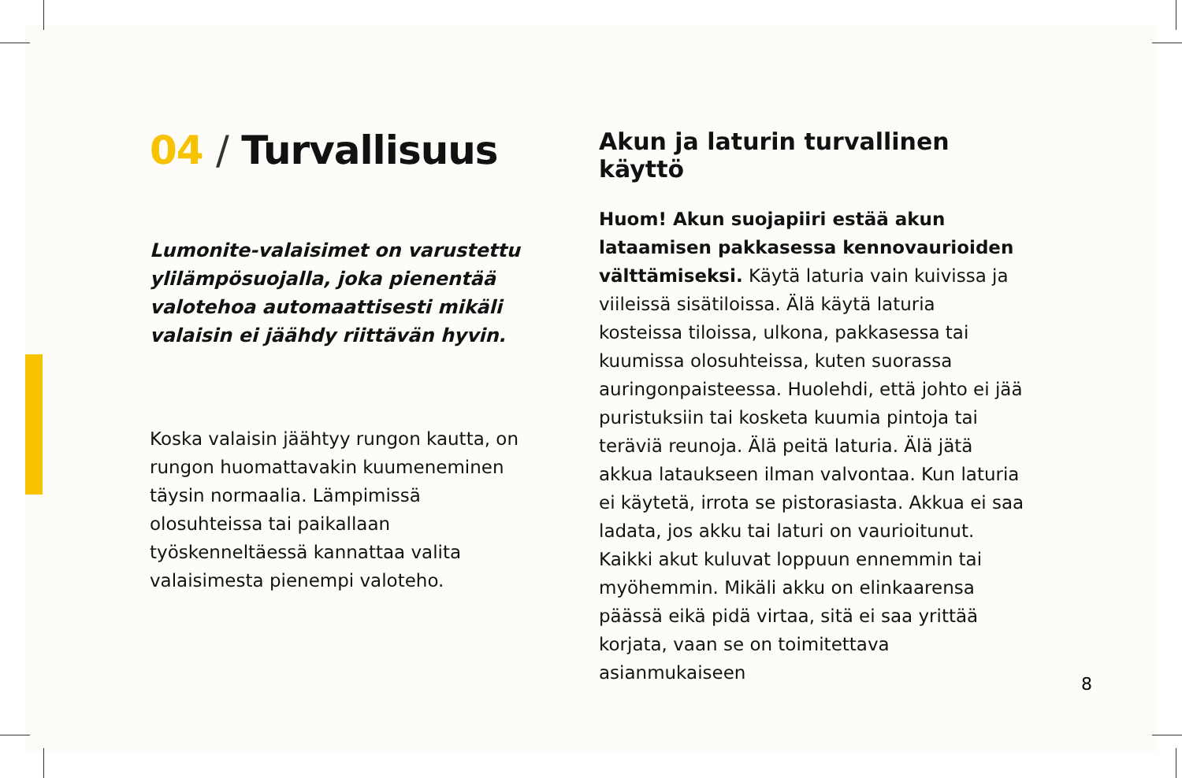04 / Turvallisuus
Lumonite-valaisimet on varustettu ylilämpösuojalla, joka pienentää valotehoa automaattisesti mikäli valaisin ei jäähdy riittävän hyvin.
Koska valaisin jäähtyy rungon kautta, on rungon huomattavakin kuumeneminen täysin normaalia. Lämpimissä olosuhteissa tai paikallaan työskenneltäessä kannattaa valita valaisimesta pienempi valoteho.
Akun ja laturin turvallinen käyttö
Huom! Akun suojapiiri estää akun lataamisen pakkasessa kennovaurioiden välttämiseksi. Käytä laturia vain kuivissa ja viileissä sisätiloissa. Älä käytä laturia kosteissa tiloissa, ulkona, pakkasessa tai kuumissa olosuhteissa, kuten suorassa auringonpaisteessa. Huolehdi, että johto ei jää puristuksiin tai kosketa kuumia pintoja tai teräviä reunoja. Älä peitä laturia. Älä jätä akkua lataukseen ilman valvontaa. Kun laturia ei käytetä, irrota se pistorasiasta. Akkua ei saa ladata, jos akku tai laturi on vaurioitunut. Kaikki akut kuluvat loppuun ennemmin tai myöhemmin. Mikäli akku on elinkaarensa päässä eikä pidä virtaa, sitä ei saa yrittää korjata, vaan se on toimitettava asianmukaiseen
8